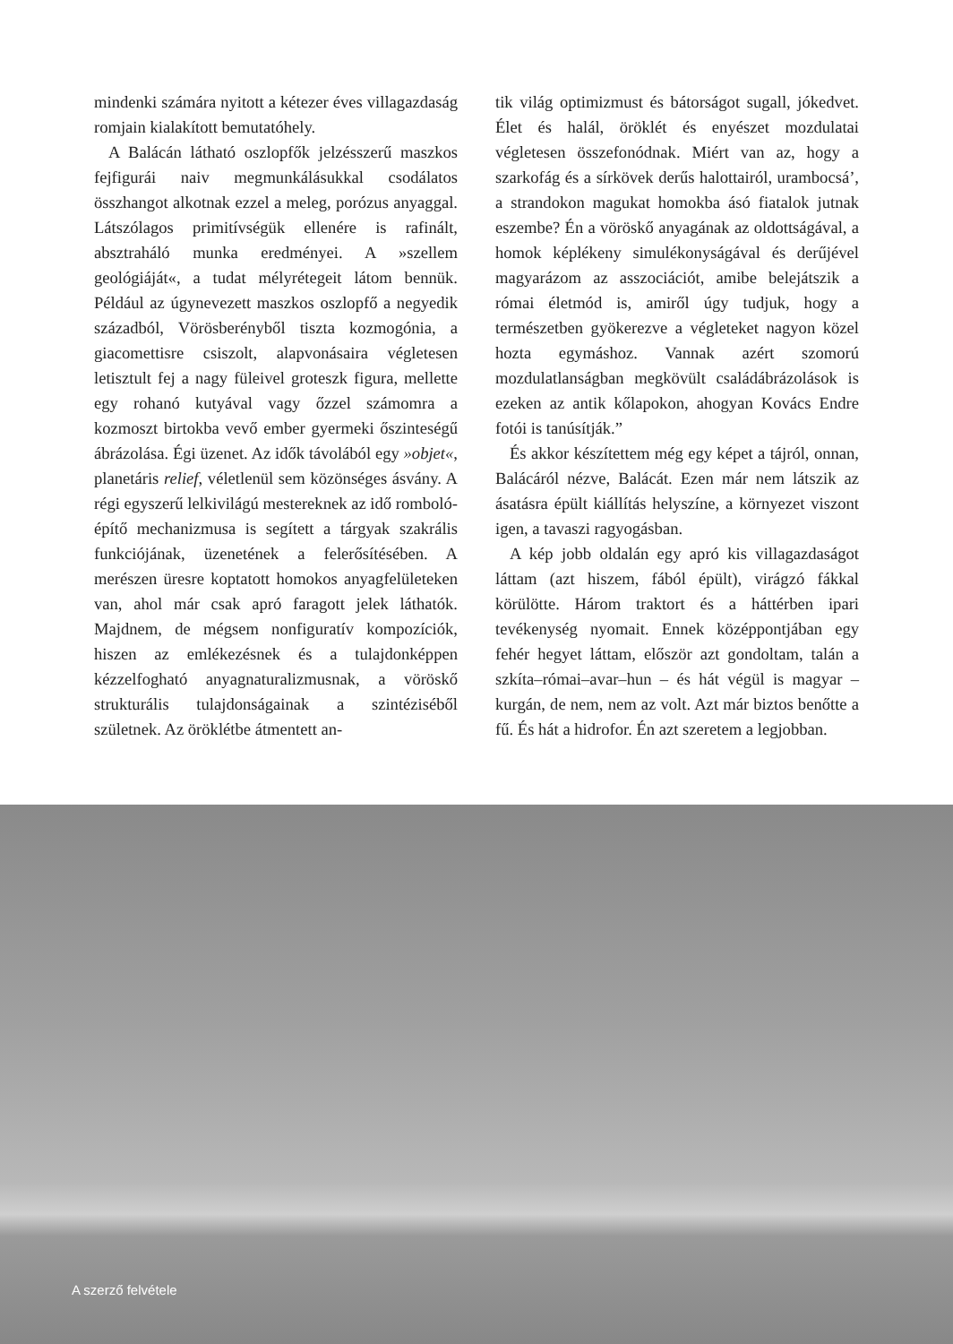mindenki számára nyitott a kétezer éves villagazdaság romjain kialakított bemutatóhely.
A Balácán látható oszlopfők jelzésszerű maszkos fejfigurái naiv megmunkálásukkal csodálatos összhangot alkotnak ezzel a meleg, porózus anyaggal. Látszólagos primitívségük ellenére is rafinált, absztraháló munka eredményei. A »szellem geológiáját«, a tudat mélyrétegeit látom bennük. Például az úgynevezett maszkos oszlopfő a negyedik századból, Vörösberényből tiszta kozmogónia, a giacomettisre csiszolt, alapvonásaira végletesen letisztult fej a nagy füleivel groteszk figura, mellette egy rohanó kutyával vagy őzzel számomra a kozmoszt birtokba vevő ember gyermeki őszinteségű ábrázolása. Égi üzenet. Az idők távolából egy »objet«, planetáris relief, véletlenül sem közönséges ásvány. A régi egyszerű lelkivilágú mestereknek az idő romboló-építő mechanizmusa is segített a tárgyak szakrális funkciójának, üzenetének a felerősítésében. A merészen üresre koptatott homokos anyagfelületeken van, ahol már csak apró faragott jelek láthatók. Majdnem, de mégsem nonfiguratív kompozíciók, hiszen az emlékezésnek és a tulajdonképpen kézzelfogható anyagnaturalizmusnak, a vöröskő strukturális tulajdonságainak a szintéziséből születnek. Az öröklétbe átmentett an-
tik világ optimizmust és bátorságot sugall, jókedvet. Élet és halál, öröklét és enyészet mozdulatai végletesen összefonódnak. Miért van az, hogy a szarkofág és a sírkövek derűs halottairól, urambocsá’, a strandokon magukat homokba ásó fiatalok jutnak eszembe? Én a vöröskő anyagának az oldottságával, a homok képlékeny simulékonyságával és derűjével magyarázom az asszociációt, amibe belejátszik a római életmód is, amiről úgy tudjuk, hogy a természetben gyökerezve a végleteket nagyon közel hozta egymáshoz. Vannak azért szomorú mozdulatlanságban megkövült családábrázolások is ezeken az antik kőlapokon, ahogyan Kovács Endre fotói is tanúsítják.”
És akkor készítettem még egy képet a tájról, onnan, Balácáról nézve, Balácát. Ezen már nem látszik az ásatásra épült kiállítás helyszíne, a környezet viszont igen, a tavaszi ragyogásban.
A kép jobb oldalán egy apró kis villagazdaságot láttam (azt hiszem, fából épült), virágzó fákkal körülötte. Három traktort és a háttérben ipari tevékenység nyomait. Ennek középpontjában egy fehér hegyet láttam, először azt gondoltam, talán a szkíta–római–avar–hun – és hát végül is magyar – kurgán, de nem, nem az volt. Azt már biztos benőtte a fű. És hát a hidrofor. Én azt szeretem a legjobban.
A szerző felvétele